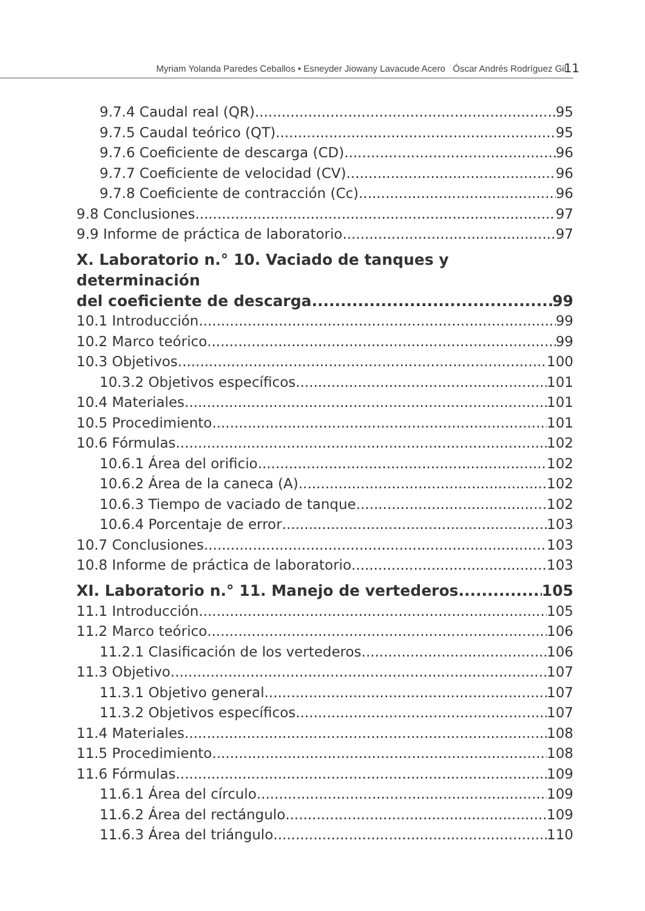Myriam Yolanda Paredes Ceballos • Esneyder Jiowany Lavacude Acero Óscar Andrés Rodríguez Gil 11
9.7.4 Caudal real (QR) 95
9.7.5 Caudal teórico (QT) 95
9.7.6 Coeficiente de descarga (CD) 96
9.7.7 Coeficiente de velocidad (CV) 96
9.7.8 Coeficiente de contracción (Cc) 96
9.8 Conclusiones 97
9.9 Informe de práctica de laboratorio 97
X. Laboratorio n.° 10. Vaciado de tanques y determinación
del coeficiente de descarga 99
10.1 Introducción 99
10.2 Marco teórico 99
10.3 Objetivos 100
10.3.2 Objetivos específicos 101
10.4 Materiales 101
10.5 Procedimiento 101
10.6 Fórmulas 102
10.6.1 Área del orificio 102
10.6.2 Área de la caneca (A) 102
10.6.3 Tiempo de vaciado de tanque 102
10.6.4 Porcentaje de error 103
10.7 Conclusiones 103
10.8 Informe de práctica de laboratorio 103
XI. Laboratorio n.° 11. Manejo de vertederos 105
11.1 Introducción 105
11.2 Marco teórico 106
11.2.1 Clasificación de los vertederos 106
11.3 Objetivo 107
11.3.1 Objetivo general 107
11.3.2 Objetivos específicos 107
11.4 Materiales 108
11.5 Procedimiento 108
11.6 Fórmulas 109
11.6.1 Área del círculo 109
11.6.2 Área del rectángulo 109
11.6.3 Área del triángulo 110